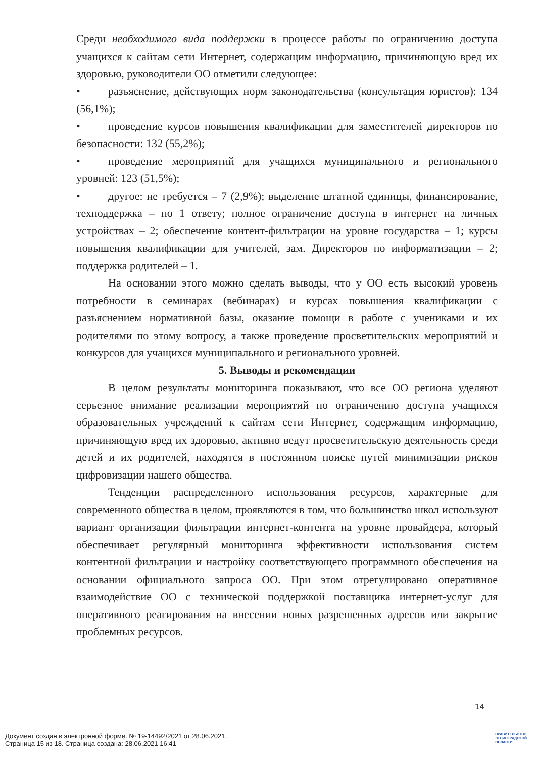Среди необходимого вида поддержки в процессе работы по ограничению доступа учащихся к сайтам сети Интернет, содержащим информацию, причиняющую вред их здоровью, руководители ОО отметили следующее:
• разъяснение, действующих норм законодательства (консультация юристов): 134 (56,1%);
• проведение курсов повышения квалификации для заместителей директоров по безопасности: 132 (55,2%);
• проведение мероприятий для учащихся муниципального и регионального уровней: 123 (51,5%);
• другое: не требуется – 7 (2,9%); выделение штатной единицы, финансирование, техподдержка – по 1 ответу; полное ограничение доступа в интернет на личных устройствах – 2; обеспечение контент-фильтрации на уровне государства – 1; курсы повышения квалификации для учителей, зам. Директоров по информатизации – 2; поддержка родителей – 1.
На основании этого можно сделать выводы, что у ОО есть высокий уровень потребности в семинарах (вебинарах) и курсах повышения квалификации с разъяснением нормативной базы, оказание помощи в работе с учениками и их родителями по этому вопросу, а также проведение просветительских мероприятий и конкурсов для учащихся муниципального и регионального уровней.
5. Выводы и рекомендации
В целом результаты мониторинга показывают, что все ОО региона уделяют серьезное внимание реализации мероприятий по ограничению доступа учащихся образовательных учреждений к сайтам сети Интернет, содержащим информацию, причиняющую вред их здоровью, активно ведут просветительскую деятельность среди детей и их родителей, находятся в постоянном поиске путей минимизации рисков цифровизации нашего общества.
Тенденции распределенного использования ресурсов, характерные для современного общества в целом, проявляются в том, что большинство школ используют вариант организации фильтрации интернет-контента на уровне провайдера, который обеспечивает регулярный мониторинга эффективности использования систем контентной фильтрации и настройку соответствующего программного обеспечения на основании официального запроса ОО. При этом отрегулировано оперативное взаимодействие ОО с технической поддержкой поставщика интернет-услуг для оперативного реагирования на внесении новых разрешенных адресов или закрытие проблемных ресурсов.
14
Документ создан в электронной форме. № 19-14492/2021 от 28.06.2021.
Страница 15 из 18. Страница создана: 28.06.2021 16:41
ПРАВИТЕЛЬСТВО
ЛЕНИНГРАДСКОЙ
ОБЛАСТИ